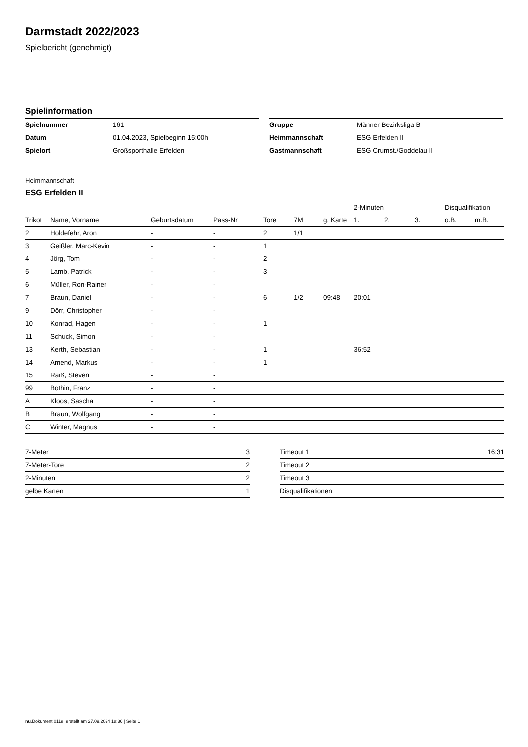Darmstadt 2022/2023
Spielbericht (genehmigt)
Spielinformation
| Spielnummer | 161 |
| Datum | 01.04.2023, Spielbeginn 15:00h |
| Spielort | Großsporthalle Erfelden |
| Gruppe | Männer Bezirksliga B |
| Heimmannschaft | ESG Erfelden II |
| Gastmannschaft | ESG Crumst./Goddelau II |
Heimmannschaft
ESG Erfelden II
| | | | | | | | 2-Minuten | | | Disqualifikation | |
| --- | --- | --- | --- | --- | --- | --- | --- | --- | --- | --- | --- |
| Trikot | Name, Vorname | Geburtsdatum | Pass-Nr | Tore | 7M | g. Karte | 1. | 2. | 3. | o.B. | m.B. |
| 2 | Holdefehr, Aron | - | - | 2 | 1/1 | | | | | | |
| 3 | Geißler, Marc-Kevin | - | - | 1 | | | | | | | |
| 4 | Jörg, Tom | - | - | 2 | | | | | | | |
| 5 | Lamb, Patrick | - | - | 3 | | | | | | | |
| 6 | Müller, Ron-Rainer | - | - | | | | | | | | |
| 7 | Braun, Daniel | - | - | 6 | 1/2 | 09:48 | 20:01 | | | | |
| 9 | Dörr, Christopher | - | - | | | | | | | | |
| 10 | Konrad, Hagen | - | - | 1 | | | | | | | |
| 11 | Schuck, Simon | - | - | | | | | | | | |
| 13 | Kerth, Sebastian | - | - | 1 | | | 36:52 | | | | |
| 14 | Amend, Markus | - | - | 1 | | | | | | | |
| 15 | Raiß, Steven | - | - | | | | | | | | |
| 99 | Bothin, Franz | - | - | | | | | | | | |
| A | Kloos, Sascha | - | - | | | | | | | | |
| B | Braun, Wolfgang | - | - | | | | | | | | |
| C | Winter, Magnus | - | - | | | | | | | | |
| 7-Meter | 3 |
| 7-Meter-Tore | 2 |
| 2-Minuten | 2 |
| gelbe Karten | 1 |
| Timeout 1 | 16:31 |
| Timeout 2 | |
| Timeout 3 | |
| Disqualifikationen | |
nu.Dokument 011e, erstellt am 27.09.2024 18:36 | Seite 1